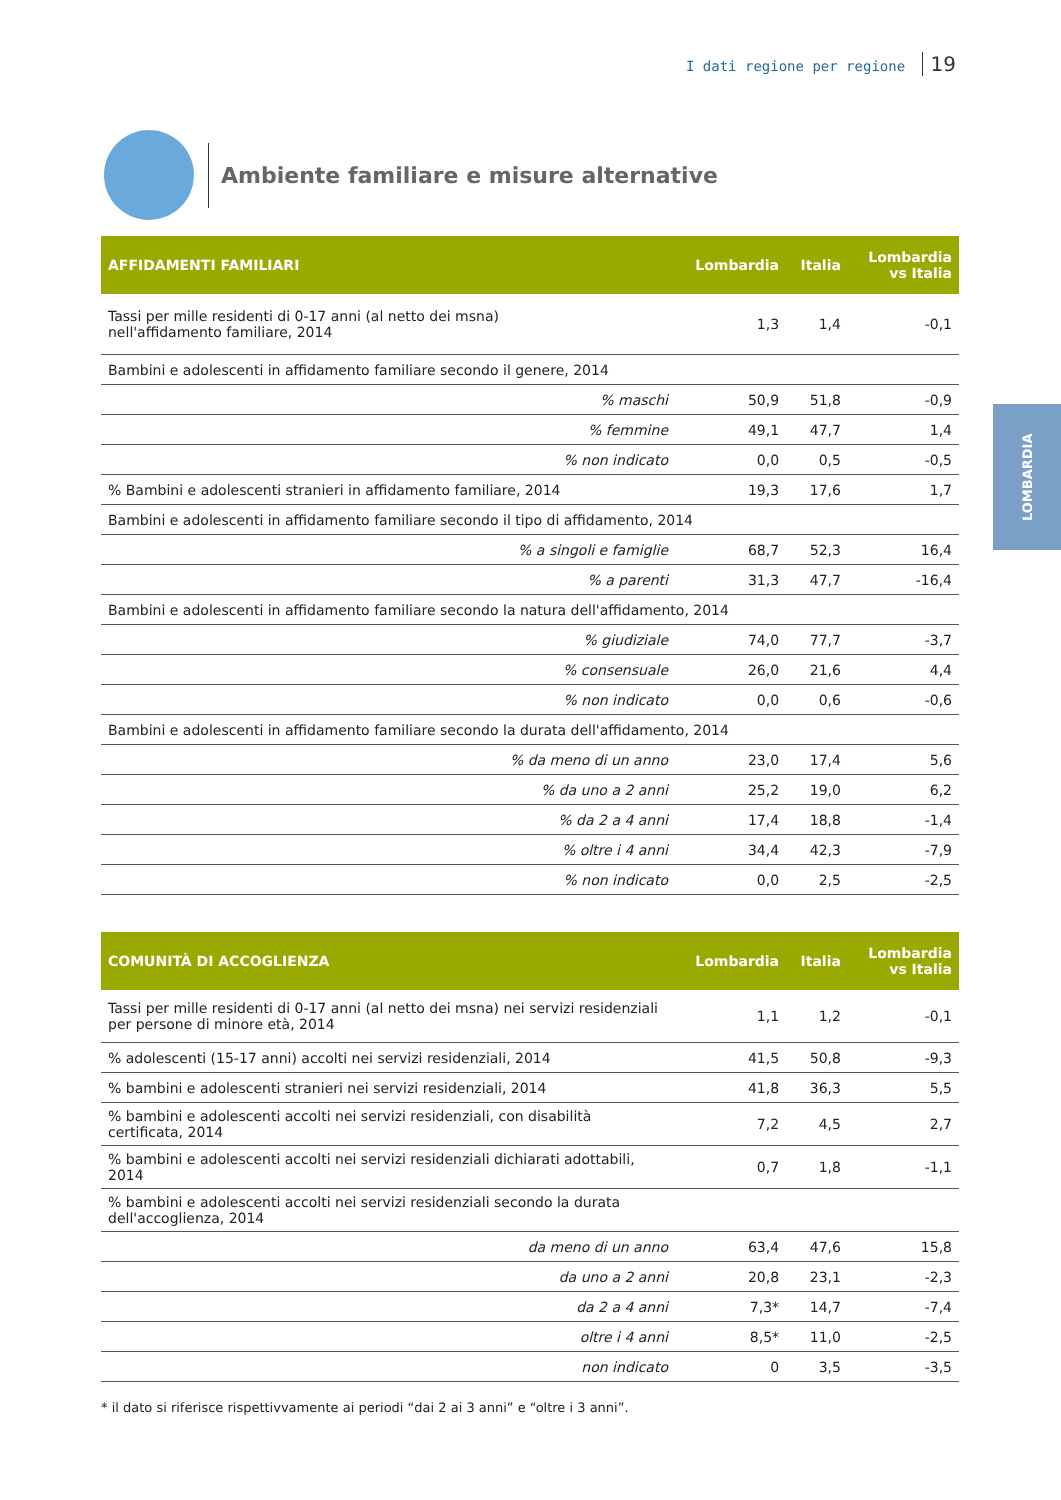I dati regione per regione 19
Ambiente familiare e misure alternative
LOMBARDIA
| AFFIDAMENTI FAMILIARI | Lombardia | Italia | Lombardia vs Italia |
| --- | --- | --- | --- |
| Tassi per mille residenti di 0-17 anni (al netto dei msna) nell'affidamento familiare, 2014 | 1,3 | 1,4 | -0,1 |
| Bambini e adolescenti in affidamento familiare secondo il genere, 2014 | | | |
| % maschi | 50,9 | 51,8 | -0,9 |
| % femmine | 49,1 | 47,7 | 1,4 |
| % non indicato | 0,0 | 0,5 | -0,5 |
| % Bambini e adolescenti stranieri in affidamento familiare, 2014 | 19,3 | 17,6 | 1,7 |
| Bambini e adolescenti in affidamento familiare secondo il tipo di affidamento, 2014 | | | |
| % a singoli e famiglie | 68,7 | 52,3 | 16,4 |
| % a parenti | 31,3 | 47,7 | -16,4 |
| Bambini e adolescenti in affidamento familiare secondo la natura dell'affidamento, 2014 | | | |
| % giudiziale | 74,0 | 77,7 | -3,7 |
| % consensuale | 26,0 | 21,6 | 4,4 |
| % non indicato | 0,0 | 0,6 | -0,6 |
| Bambini e adolescenti in affidamento familiare secondo la durata dell'affidamento, 2014 | | | |
| % da meno di un anno | 23,0 | 17,4 | 5,6 |
| % da uno a 2 anni | 25,2 | 19,0 | 6,2 |
| % da 2 a 4 anni | 17,4 | 18,8 | -1,4 |
| % oltre i 4 anni | 34,4 | 42,3 | -7,9 |
| % non indicato | 0,0 | 2,5 | -2,5 |
| COMUNITÀ DI ACCOGLIENZA | Lombardia | Italia | Lombardia vs Italia |
| --- | --- | --- | --- |
| Tassi per mille residenti di 0-17 anni (al netto dei msna) nei servizi residenziali per persone di minore età, 2014 | 1,1 | 1,2 | -0,1 |
| % adolescenti (15-17 anni) accolti nei servizi residenziali, 2014 | 41,5 | 50,8 | -9,3 |
| % bambini e adolescenti stranieri nei servizi residenziali, 2014 | 41,8 | 36,3 | 5,5 |
| % bambini e adolescenti accolti nei servizi residenziali, con disabilità certificata, 2014 | 7,2 | 4,5 | 2,7 |
| % bambini e adolescenti accolti nei servizi residenziali dichiarati adottabili, 2014 | 0,7 | 1,8 | -1,1 |
| % bambini e adolescenti accolti nei servizi residenziali secondo la durata dell'accoglienza, 2014 | | | |
| da meno di un anno | 63,4 | 47,6 | 15,8 |
| da uno a 2 anni | 20,8 | 23,1 | -2,3 |
| da 2 a 4 anni | 7,3* | 14,7 | -7,4 |
| oltre i 4 anni | 8,5* | 11,0 | -2,5 |
| non indicato | 0 | 3,5 | -3,5 |
* il dato si riferisce rispettivvamente ai periodi “dai 2 ai 3 anni” e “oltre i 3 anni”.